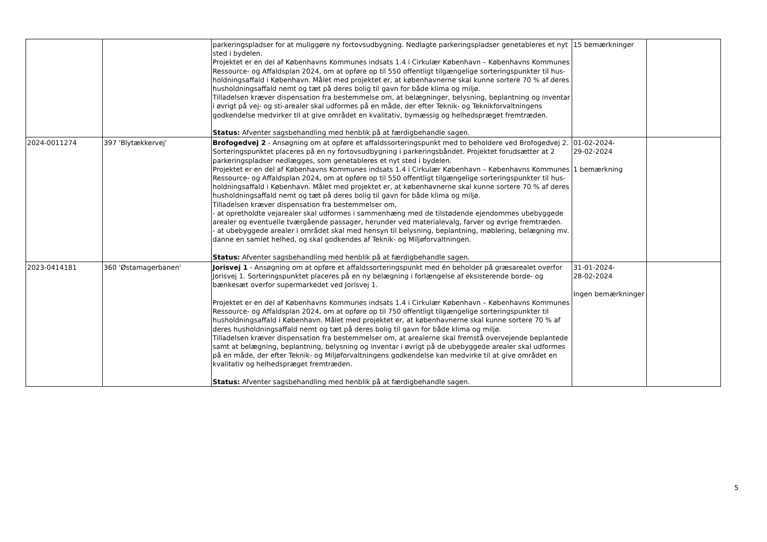| | | parkeringspladser for at muliggøre ny fortovsudbygning. Nedlagte parkeringspladser genetableres et nyt sted i bydelen. Projektet er en del af Københavns Kommunes indsats 1.4 i Cirkulær København – Københavns Kommunes Ressource- og Affaldsplan 2024, om at opføre op til 550 offentligt tilgængelige sorteringspunkter til hus-holdningsaffald i København. Målet med projektet er, at københavnerne skal kunne sortere 70 % af deres husholdningsaffald nemt og tæt på deres bolig til gavn for både klima og miljø. Tilladelsen kræver dispensation fra bestemmelse om, at belægninger, belysning, beplantning og inventar i øvrigt på vej- og sti-arealer skal udformes på en måde, der efter Teknik- og Teknikforvaltningens godkendelse medvirker til at give området en kvalitativ, bymæssig og helhedspræget fremtræden. Status: Afventer sagsbehandling med henblik på at færdigbehandle sagen. | 15 bemærkninger | |
| 2024-0011274 | 397 'Blytækkervej' | Brofogedvej 2 - Ansøgning om at opføre et affaldssorteringspunkt med to beholdere ved Brofogedvej 2. Sorteringspunktet placeres på en ny fortovsudbygning i parkeringsbåndet. Projektet forudsætter at 2 parkeringspladser nedlægges, som genetableres et nyt sted i bydelen. Projektet er en del af Københavns Kommunes indsats 1.4 i Cirkulær København – Københavns Kommunes Ressource- og Affaldsplan 2024, om at opføre op til 550 offentligt tilgængelige sorteringspunkter til hus-holdningsaffald i København. Målet med projektet er, at københavnerne skal kunne sortere 70 % af deres husholdningsaffald nemt og tæt på deres bolig til gavn for både klima og miljø. Tilladelsen kræver dispensation fra bestemmelser om, - at opretholdte vejarealer skal udformes i sammenhæng med de tilstødende ejendommes ubebyggede arealer og eventuelle tværgående passager, herunder ved materialevalg, farver og øvrige fremtræden. - at ubebyggede arealer i området skal med hensyn til belysning, beplantning, møblering, belægning mv. danne en samlet helhed, og skal godkendes af Teknik- og Miljøforvaltningen. Status: Afventer sagsbehandling med henblik på at færdigbehandle sagen. | 01-02-2024- 29-02-2024 1 bemærkning | |
| 2023-0414181 | 360 'Østamagerbanen' | Jorisvej 1 - Ansøgning om at opføre et affaldssorteringspunkt med én beholder på græsarealet overfor Jorisvej 1. Sorteringspunktet placeres på en ny belægning i forlængelse af eksisterende borde- og bænkesæt overfor supermarkedet ved Jorisvej 1. Projektet er en del af Københavns Kommunes indsats 1.4 i Cirkulær København – Københavns Kommunes Ressource- og Affaldsplan 2024, om at opføre op til 750 offentligt tilgængelige sorteringspunkter til husholdningsaffald i København. Målet med projektet er, at københavnerne skal kunne sortere 70 % af deres husholdningsaffald nemt og tæt på deres bolig til gavn for både klima og miljø. Tilladelsen kræver dispensation fra bestemmelser om, at arealerne skal fremstå overvejende beplantede samt at belægning, beplantning, belysning og inventar i øvrigt på de ubebyggede arealer skal udformes på en måde, der efter Teknik- og Miljøforvaltningens godkendelse kan medvirke til at give området en kvalitativ og helhedspræget fremtræden. Status: Afventer sagsbehandling med henblik på at færdigbehandle sagen. | 31-01-2024- 28-02-2024 Ingen bemærkninger | |
5